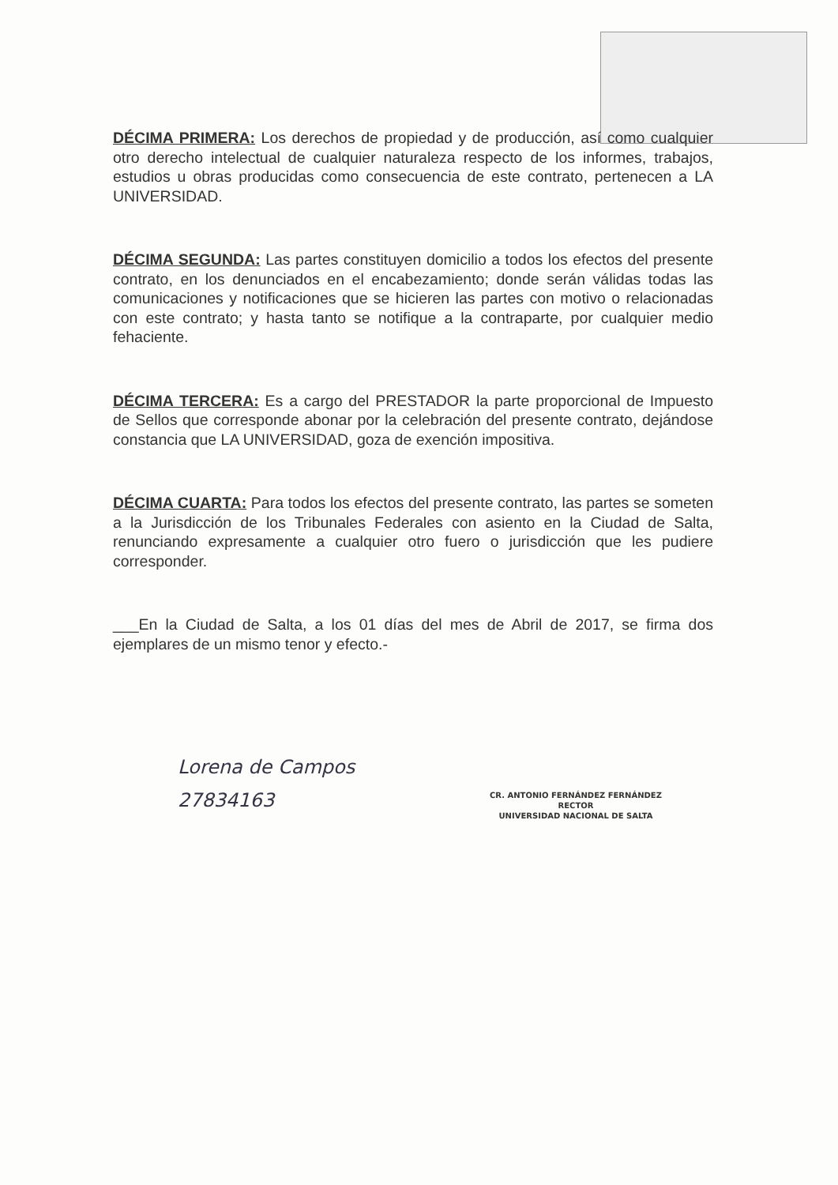DÉCIMA PRIMERA: Los derechos de propiedad y de producción, así como cualquier otro derecho intelectual de cualquier naturaleza respecto de los informes, trabajos, estudios u obras producidas como consecuencia de este contrato, pertenecen a LA UNIVERSIDAD.
DÉCIMA SEGUNDA: Las partes constituyen domicilio a todos los efectos del presente contrato, en los denunciados en el encabezamiento; donde serán válidas todas las comunicaciones y notificaciones que se hicieren las partes con motivo o relacionadas con este contrato; y hasta tanto se notifique a la contraparte, por cualquier medio fehaciente.
DÉCIMA TERCERA: Es a cargo del PRESTADOR la parte proporcional de Impuesto de Sellos que corresponde abonar por la celebración del presente contrato, dejándose constancia que LA UNIVERSIDAD, goza de exención impositiva.
DÉCIMA CUARTA: Para todos los efectos del presente contrato, las partes se someten a la Jurisdicción de los Tribunales Federales con asiento en la Ciudad de Salta, renunciando expresamente a cualquier otro fuero o jurisdicción que les pudiere corresponder.
___En la Ciudad de Salta, a los 01 días del mes de Abril de 2017, se firma dos ejemplares de un mismo tenor y efecto.-
Lorena de Campos
27834163
CR. ANTONIO FERNÁNDEZ FERNÁNDEZ
RECTOR
UNIVERSIDAD NACIONAL DE SALTA